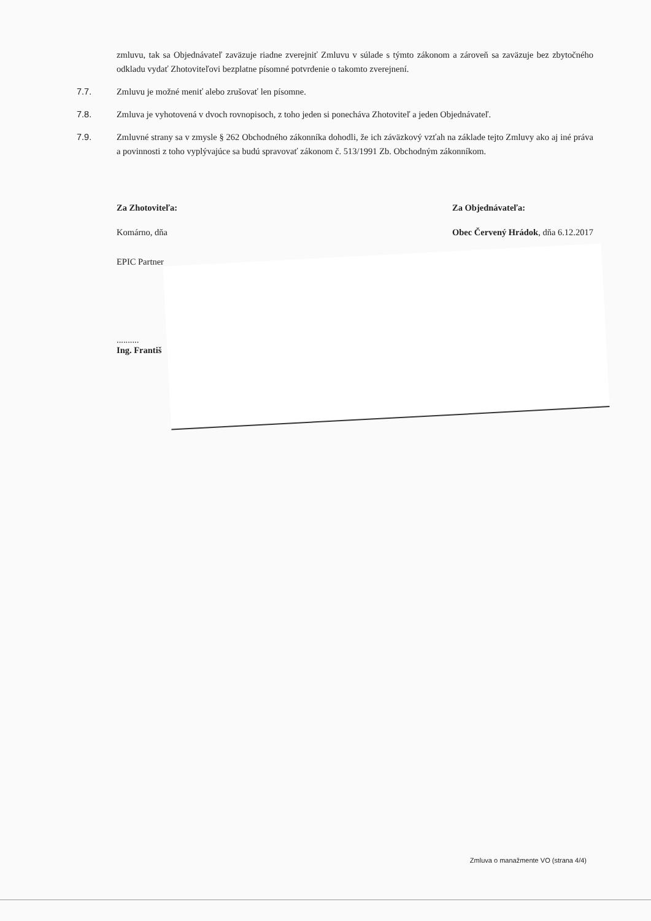zmluvu, tak sa Objednávateľ zaväzuje riadne zverejniť Zmluvu v súlade s týmto zákonom a zároveň sa zaväzuje bez zbytočného odkladu vydať Zhotoviteľovi bezplatne písomné potvrdenie o takomto zverejnení.
7.7. Zmluvu je možné meniť alebo zrušovať len písomne.
7.8. Zmluva je vyhotovená v dvoch rovnopisoch, z toho jeden si ponecháva Zhotoviteľ a jeden Objednávateľ.
7.9. Zmluvné strany sa v zmysle § 262 Obchodného zákonníka dohodli, že ich záväzkový vzťah na základe tejto Zmluvy ako aj iné práva a povinnosti z toho vyplývajúce sa budú spravovať zákonom č. 513/1991 Zb. Obchodným zákonníkom.
Za Zhotoviteľa:
Komárno, dňa
Za Objednávateľa:
Obec Červený Hrádok, dňa 6.12.2017
EPIC Partner
..........
Ing. Františ
Zmluva o manažmente VO (strana 4/4)